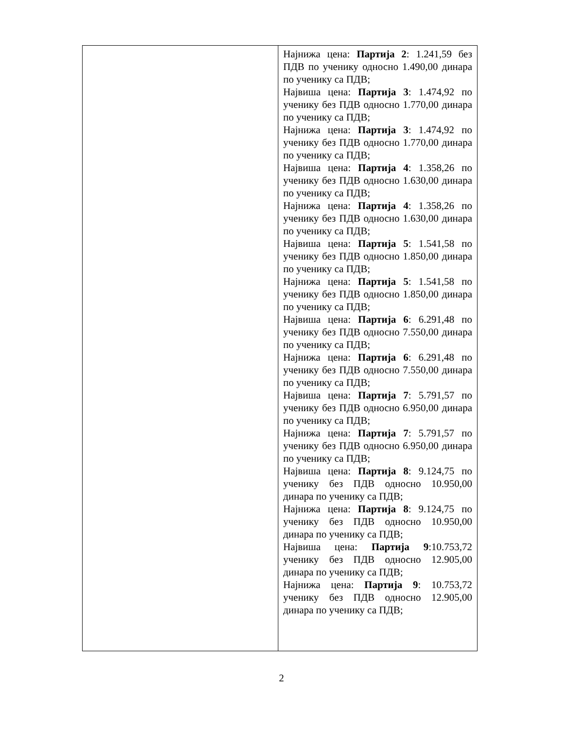| | Најнижа цена: Партија 2 : 1.241,59 без ПДВ по ученику односно 1.490,00 динара по ученику са ПДВ; Највиша цена: Партија 3 : 1.474,92 по ученику без ПДВ односно 1.770,00 динара по ученику са ПДВ; Најнижа цена: Партија 3 : 1.474,92 по ученику без ПДВ односно 1.770,00 динара по ученику са ПДВ; Највиша цена: Партија 4 : 1.358,26 по ученику без ПДВ односно 1.630,00 динара по ученику са ПДВ; Најнижа цена: Партија 4 : 1.358,26 по ученику без ПДВ односно 1.630,00 динара по ученику са ПДВ; Највиша цена: Партија 5 : 1.541,58 по ученику без ПДВ односно 1.850,00 динара по ученику са ПДВ; Најнижа цена: Партија 5 : 1.541,58 по ученику без ПДВ односно 1.850,00 динара по ученику са ПДВ; Највиша цена: Партија 6 : 6.291,48 по ученику без ПДВ односно 7.550,00 динара по ученику са ПДВ; Најнижа цена: Партија 6 : 6.291,48 по ученику без ПДВ односно 7.550,00 динара по ученику са ПДВ; Највиша цена: Партија 7 : 5.791,57 по ученику без ПДВ односно 6.950,00 динара по ученику са ПДВ; Најнижа цена: Партија 7 : 5.791,57 по ученику без ПДВ односно 6.950,00 динара по ученику са ПДВ; Највиша цена: Партија 8 : 9.124,75 по ученику без ПДВ односно 10.950,00 динара по ученику са ПДВ; Најнижа цена: Партија 8 : 9.124,75 по ученику без ПДВ односно 10.950,00 динара по ученику са ПДВ; Највиша цена: Партија 9 :10.753,72 ученику без ПДВ односно 12.905,00 динара по ученику са ПДВ; Најнижа цена: Партија 9 : 10.753,72 ученику без ПДВ односно 12.905,00 динара по ученику са ПДВ; |
2